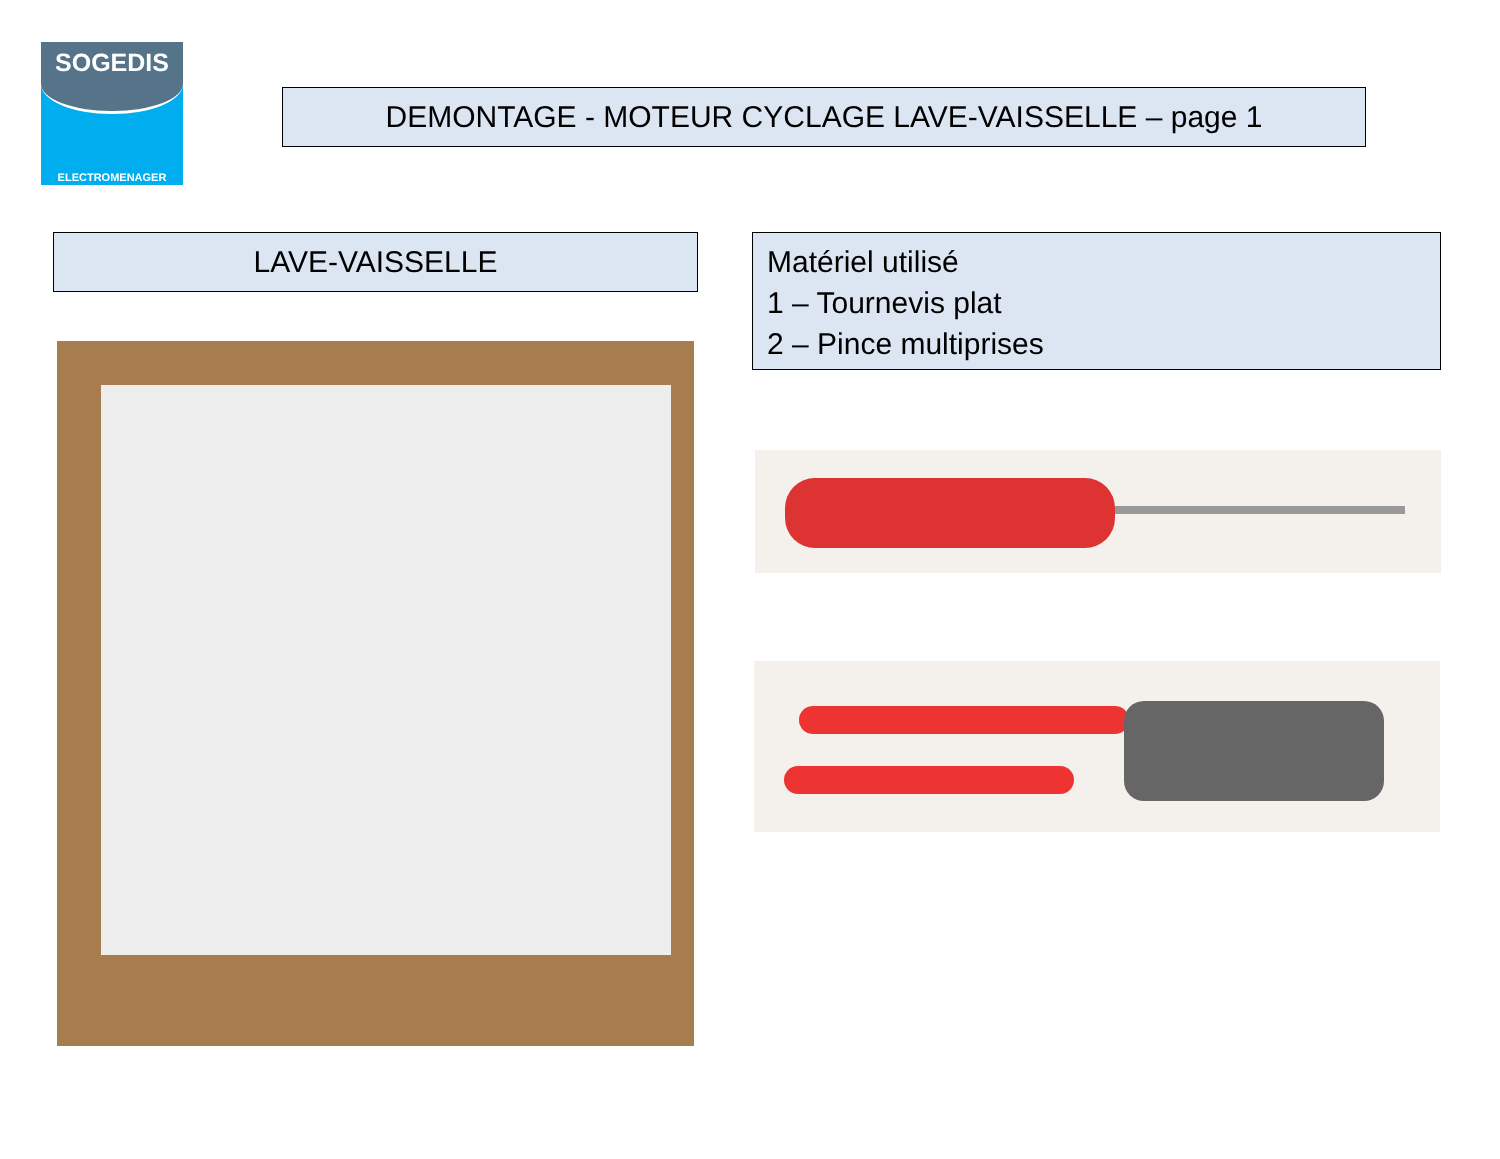SOGEDIS
ELECTROMENAGER
DEMONTAGE - MOTEUR CYCLAGE LAVE-VAISSELLE – page 1
LAVE-VAISSELLE
Matériel utilisé
1 – Tournevis plat
2 – Pince multiprises